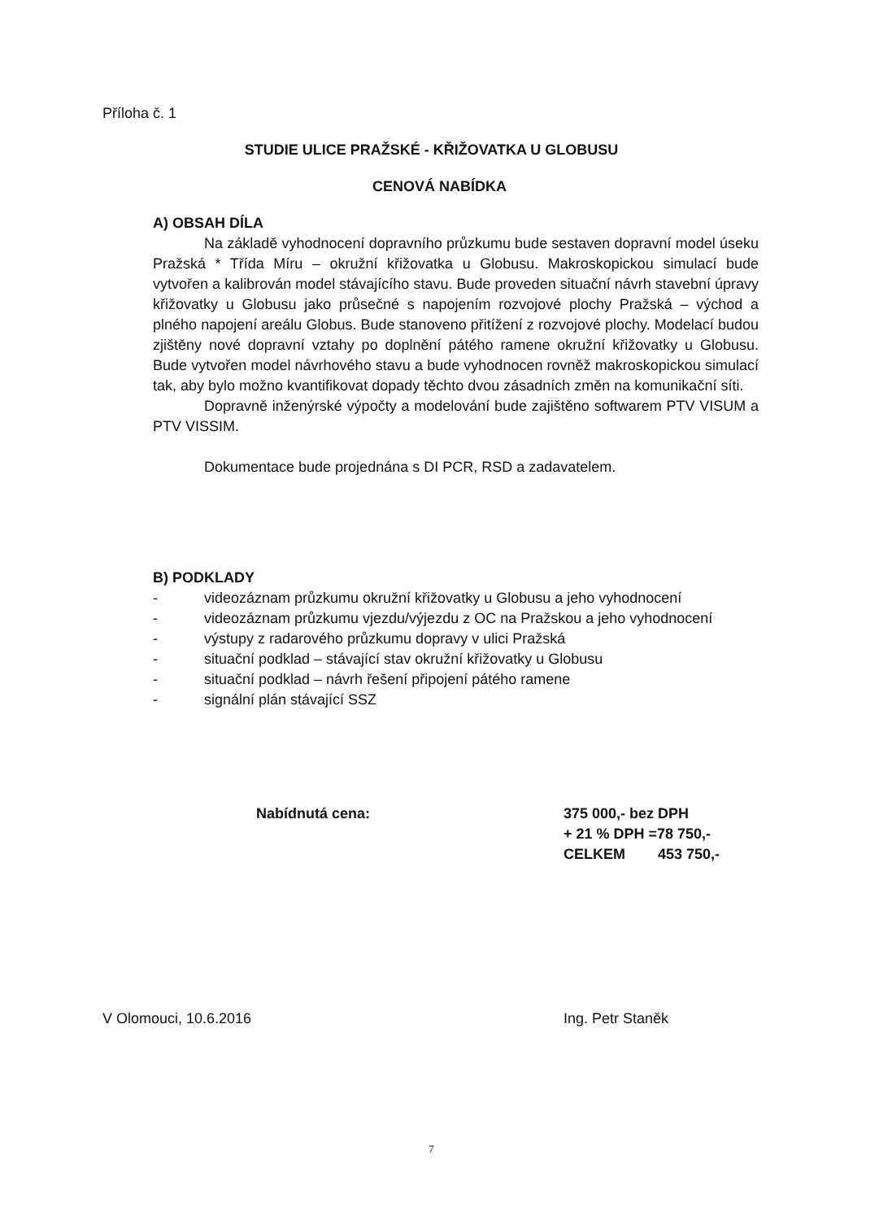Příloha č. 1
STUDIE ULICE PRAŽSKÉ - KŘIŽOVATKA U GLOBUSU
CENOVÁ NABÍDKA
A) OBSAH DÍLA
Na základě vyhodnocení dopravního průzkumu bude sestaven dopravní model úseku Pražská * Třída Míru – okružní křižovatka u Globusu. Makroskopickou simulací bude vytvořen a kalibrován model stávajícího stavu. Bude proveden situační návrh stavební úpravy křižovatky u Globusu jako průsečné s napojením rozvojové plochy Pražská – východ a plného napojení areálu Globus. Bude stanoveno přitížení z rozvojové plochy. Modelací budou zjištěny nové dopravní vztahy po doplnění pátého ramene okružní křižovatky u Globusu. Bude vytvořen model návrhového stavu a bude vyhodnocen rovněž makroskopickou simulací tak, aby bylo možno kvantifikovat dopady těchto dvou zásadních změn na komunikační síti.
Dopravně inženýrské výpočty a modelování bude zajištěno softwarem PTV VISUM a PTV VISSIM.
Dokumentace bude projednána s DI PCR, RSD a zadavatelem.
B) PODKLADY
- videozáznam průzkumu okružní křižovatky u Globusu a jeho vyhodnocení
- videozáznam průzkumu vjezdu/výjezdu z OC na Pražskou a jeho vyhodnocení
- výstupy z radarového průzkumu dopravy v ulici Pražská
- situační podklad – stávající stav okružní křižovatky u Globusu
- situační podklad – návrh řešení připojení pátého ramene
- signální plán stávající SSZ
Nabídnutá cena:
375 000,- bez DPH
+ 21 % DPH =78 750,-
CELKEM 453 750,-
V Olomouci, 10.6.2016 Ing. Petr Staněk
7